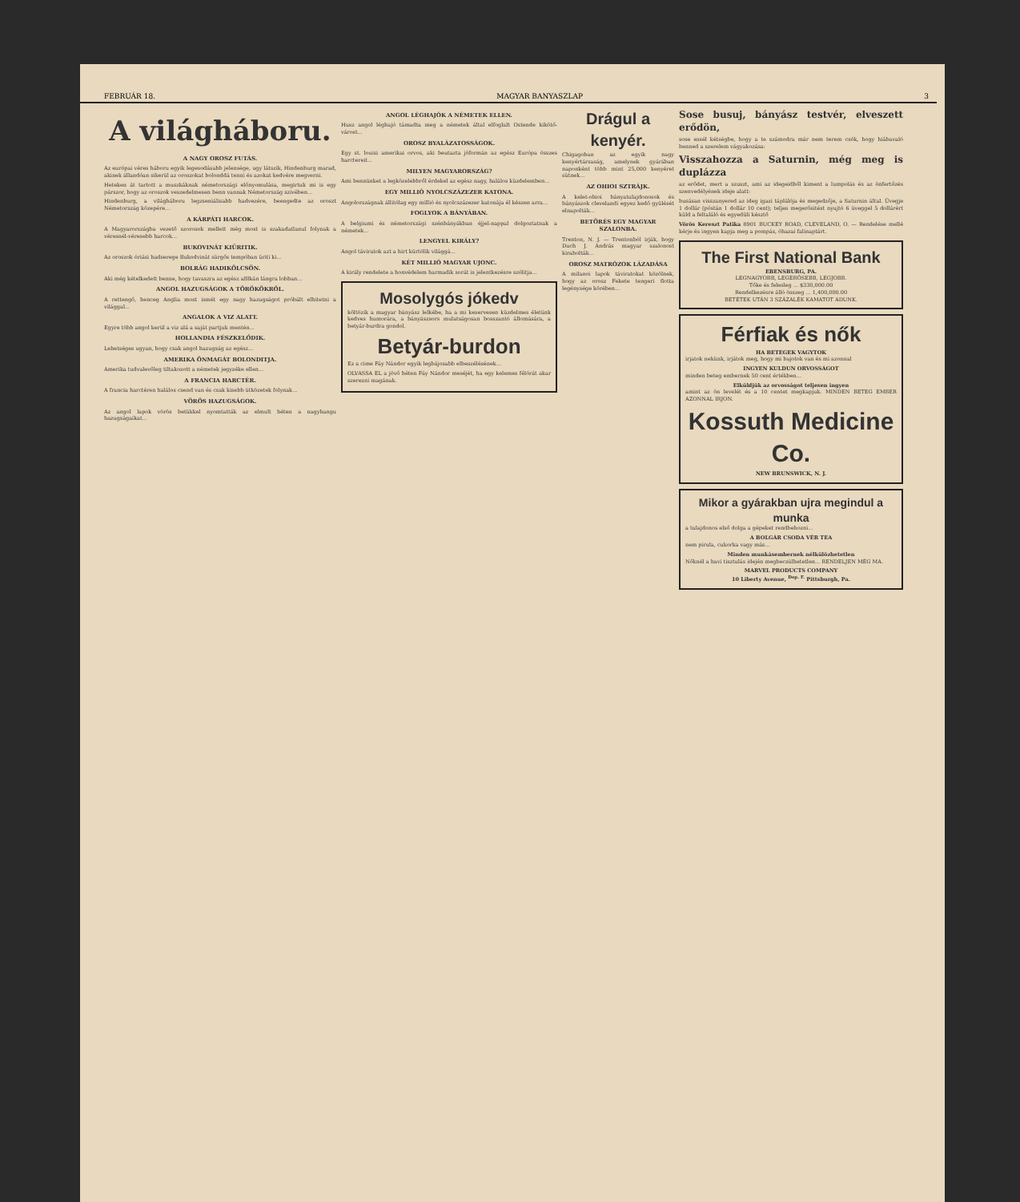FEBRUÁR 18. MAGYAR BANYASZLAP 3
A világháboru.
A NAGY OROSZ FUTÁS.
Az európai véres háboru egyik legesodásabb jelensége, ugy látszik, Hindenburg marad, akinek állandóan sikerül az oroszokat bolonddá tenni és azokat kedvére megverni.
Heteken át tartott a muszkáknak németországi előnyomulása, megirtuk mi is egy párszor, hogy az oroszok veszedelmesen benn vannak Németország szivében...
Hindenburg, a világháboru legzseniálisabb hadvezére, beengedte az oroszt Németország közepére...
A KÁRPÁTI HARCOK.
A Magyarországba vezető szorosok mellett még most is szakadatlanul folynak a véresnél-véresebb harcok...
BUKOVINÁT KIÜRITIK.
Az oroszok óriási hadserege Bukodvinát sürgős tempóban üriti ki...
BOLRÁG HADIKÖLCSÖN.
Aki még kételkedett benne, hogy tavaszra az egész aBlkán lángra lobban...
ANGOL HAZUGSÁGOK A TÖRÖKÖKRŐL.
A rettengő, henceg Anglia most ismét egy nagy hazugságot próbált elhitetni a világgal...
ANGALOK A VIZ ALATT.
Egyre több angol kerül a viz alá a saját partjuk mentén...
HOLLANDIA FÉSZKELŐDIK.
Lehetséges ugyan, hogy csak angol hazugság az egész...
AMERIKA ÖNMAGÁT BOLONDITJA.
Amerika tudvalevőleg tiltakozott a németek jegyzéke ellen...
A FRANCIA HARCTÉR.
A francia harctéren halálos csend van és csak kisebb ütközetek folynak...
VÖRÖS HAZUGSÁGOK.
Az angol lapok vörös betükkel nyomtatták az elmult héten a nagyhangu hazugságaikat...
ANGOL LÉGHAJÓK A NÉMETEK ELLEN.
Husz angol léghajó támadta meg a németek által elfoglalt Ostende kikötő-várost...
OROSZ BYALÁZATOSSÁGOK.
Egy st. louisi amerikai orvos, aki beutazta jóformán az egész Európa összes harctereit...
MILYEN MAGYARORSZÁG?
Ami bennünket a legközelebbről érdekel az egész nagy, halálos küzdelemben...
EGY MILLIÓ NYOLCSZÁZEZER KATONA.
Angolországnak állitólag egy millió és nyolcszázezer katonája él készen arra...
FOGLYOK A BÁNYÁBAN.
A belgiumi és németországi szénbányákban éjjel-nappal dolgoztatnak a németek...
LENGYEL KIRÁLY?
Angol táviratok azt a hirt kürtölik világgá...
KÉT MILLIÓ MAGYAR UJONC.
A király rendelete a honvédelem harmadik sorát is jelentkezésre szólitja...
Mosolygós jókedv
költözik a magyar bányász lelkébe, ha a mi keservesen küzdelmes életünk kedves humorára, a bányászsors mulatságosan bosszantó állomására, a betyár-burdra gondol.
Betyár-burdon
Ez a cime Fáy Nándor egyik legbájosabb elbeszélésének...
OLVASSA EL a jövő héten Fáy Nándor meséjét, ha egy kelemes félórát akar szerezni magának.
Drágul a kenyér.
Chigagoban az egyik nagy kenyértársaság, amelynek gyárában naponként több mint 25,000 kenyéret sütnek...
AZ OHIOI SZTRÁJK.
A kelet-ohioi bányatulajdonosok és bányászok clevelandi egyez kedő gyülését elnapolták...
BETÖRÉS EGY MAGYAR SZALONBA.
Trenton, N. J. — Trentonból irják, hogy Duch J. András magyar szalonost kirabolták...
OROSZ MATRÓZOK LÁZADÁSA
A milanoi lapok táviratokat közölnek, hogy az orosz Fekete tengeri flotta legénysége körében...
Sose busuj, bányász testvér, elveszett erődön,
sose essél kétségbe, hogy a te számodra már nem terem csók, hogy hiábavaló benned a szerelem vágyakozása:
Visszahozza a Saturnin, még meg is duplázza
az erődet, mert a szuszt, ami az idegeidből kiment a lumpolás és az önfertőzés szenvedélyének ideje alatt:
busásan visszanyered az ideg igazi táplálója és megedzője, a Saturnin által. Üvegje 1 dollár (póstán 1 dollár 10 cent); teljes megerősitést nyujtó 6 üveggel 5 dollárért küld a feltaláló és egyedüli késztő
Vörös Kereszt Patika 8901 BUCKEY ROAD, CLEVELAND, O. — Rendelése mellé kérje és ingyen kapja meg a pompás, óhazai falinaptárt.
The First National Bank
EBENSBURG, PA.
LEGNAGYOBB, LEGERŐSEBB, LEGJOBB.
Tőke és felesleg ... $330,000.00
Rendelkezésre álló összeg ... 1,400,000.00
BETÉTEK UTÁN 3 SZÁZALÉK KAMATOT ADUNK.
Férfiak és nők
HA BETEGEK VAGYTOK
irjatok nekünk, irjátok meg, hogy mi bajotok van és mi azonnal
INGYEN KULDUN ORVOSSÁGOT
minden beteg embernek 50 cent értékben...
Elküldjük az orvosságot teljesen ingyen
amint az ön levelét és a 10 centet megkapjuk. MINDEN BETEG EMBER AZONNAL IRJON.
Kossuth Medicine Co.
NEW BRUNSWICK, N. J.
Mikor a gyárakban ujra megindul a munka
a tulajdonos első dolga a gépeket rendbehozni...
A BOLGÁR CSODA VÉR TEA
nem pirula, cukorka vagy más...
Minden munkásembernek nélkülözhetetlen
Nőknél a havi tisztulás idején megbecsülhetetlen... RENDELJEN MÉG MA.
MARVEL PRODUCTS COMPANY
10 Liberty Avenue, <sup>Dep. F.</sup> Pittsburgh, Pa.